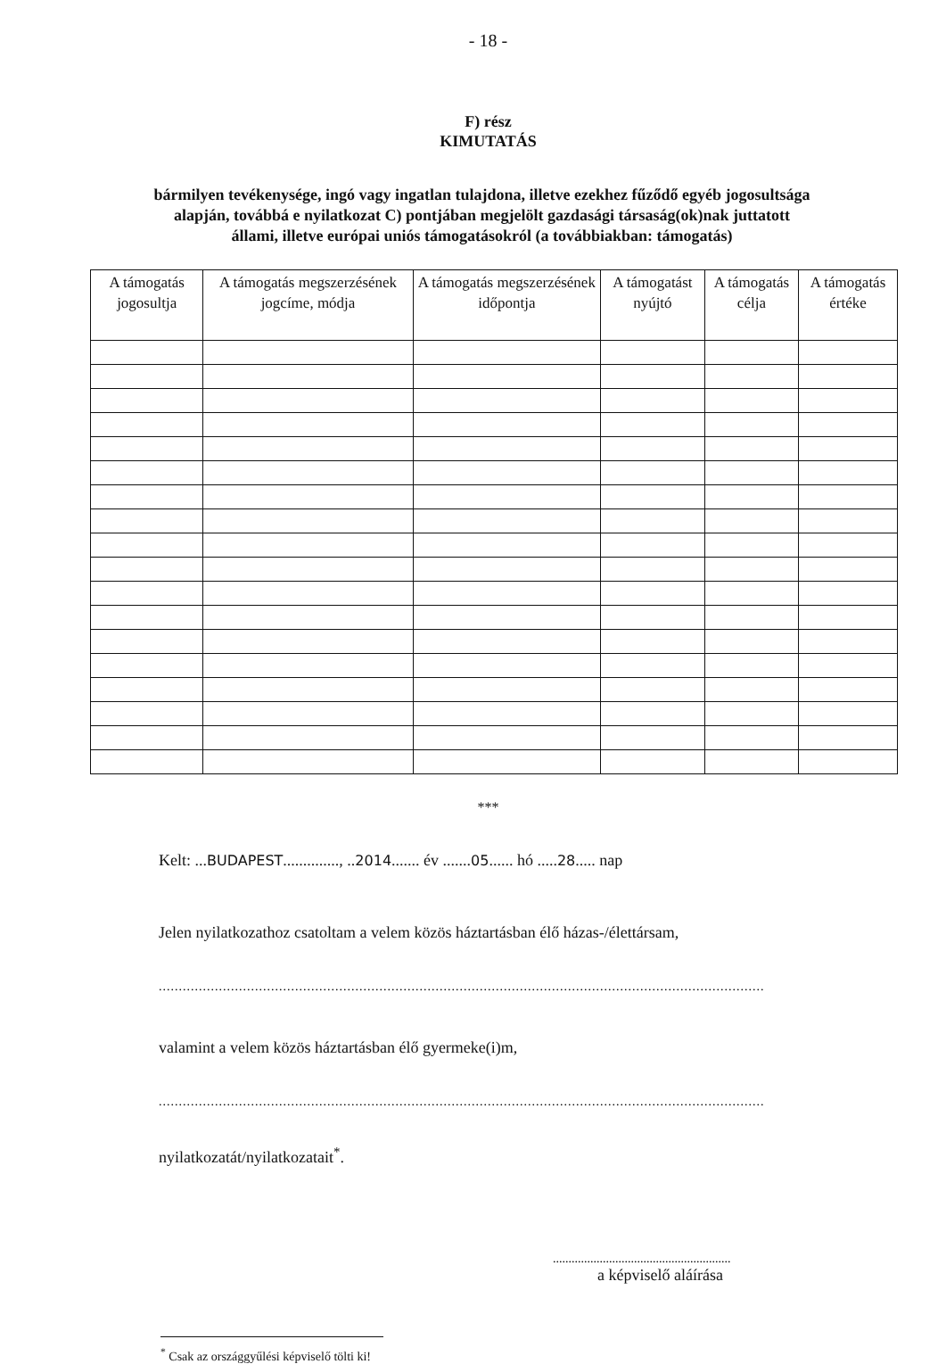- 18 -
F) rész
KIMUTATÁS
bármilyen tevékenysége, ingó vagy ingatlan tulajdona, illetve ezekhez fűződő egyéb jogosultsága alapján, továbbá e nyilatkozat C) pontjában megjelölt gazdasági társaság(ok)nak juttatott állami, illetve európai uniós támogatásokról (a továbbiakban: támogatás)
| A támogatás jogosultja | A támogatás megszerzésének jogcíme, módja | A támogatás megszerzésének időpontja | A támogatást nyújtó | A támogatás célja | A támogatás értéke |
| --- | --- | --- | --- | --- | --- |
***
Kelt: ...BUDAPEST.............., ..2014....... év .......05...... hó .....28..... nap
Jelen nyilatkozathoz csatoltam a velem közös háztartásban élő házas-/élettársam,
.......................................................................................................................................................
valamint a velem közös háztartásban élő gyermeke(i)m,
.......................................................................................................................................................
nyilatkozatát/nyilatkozatait<sup>*</sup>.
.........................................................
a képviselő aláírása
<sup>*</sup> Csak az országgyűlési képviselő tölti ki!